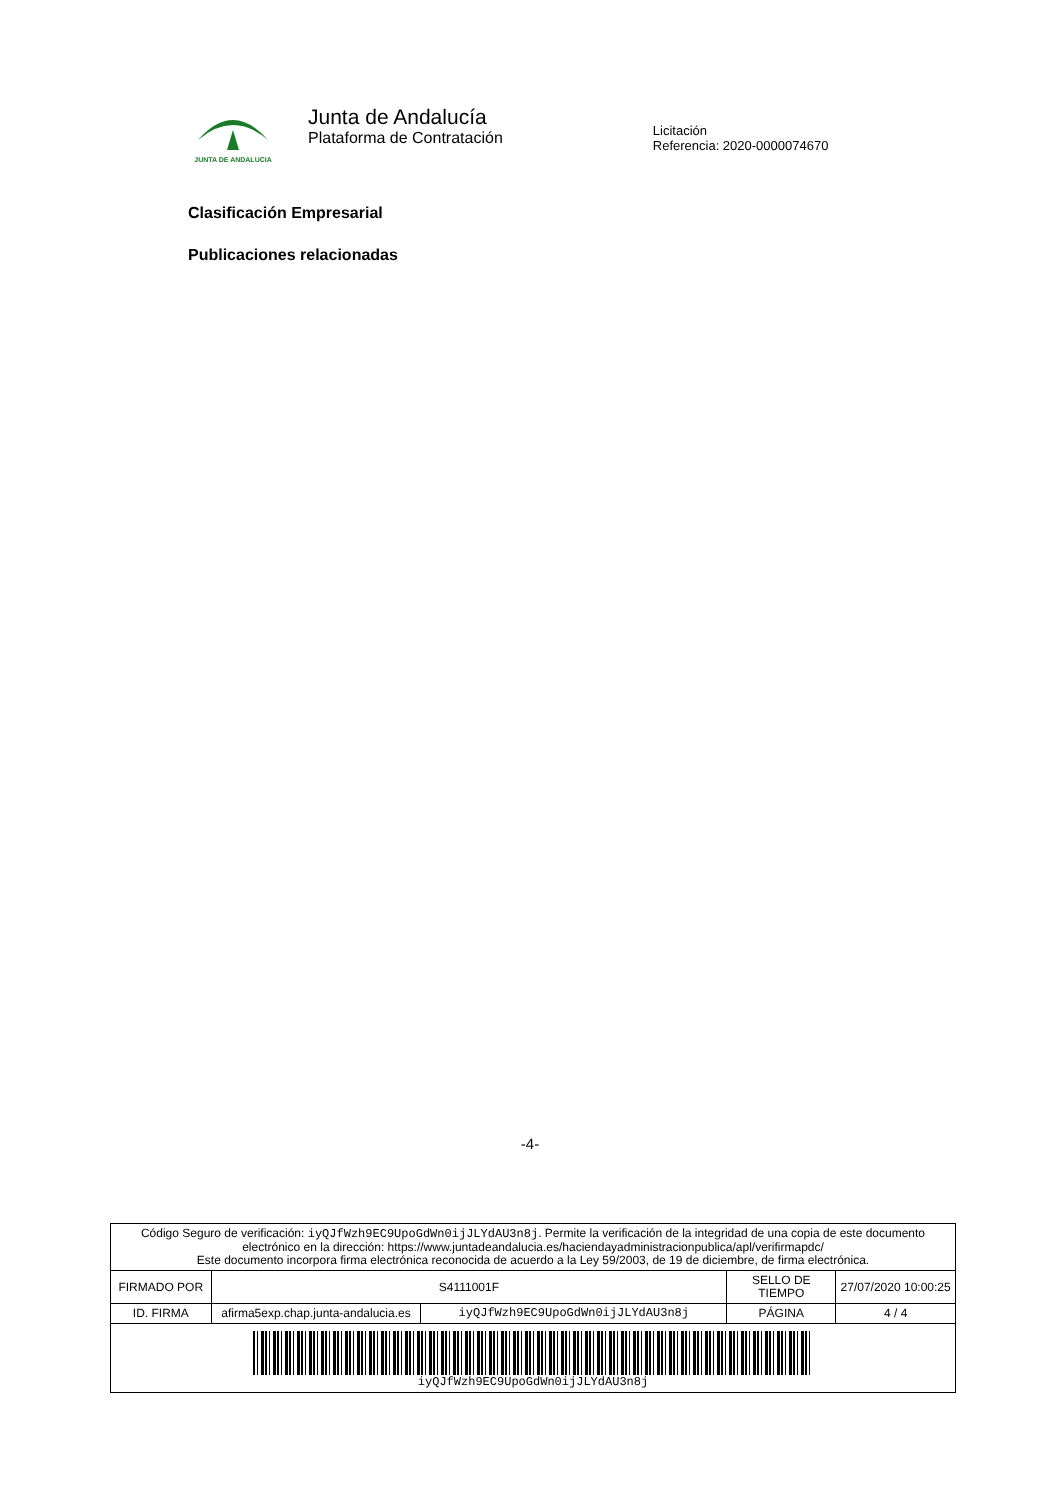JUNTA DE ANDALUCIA
Junta de Andalucía
Plataforma de Contratación
Licitación
Referencia: 2020-0000074670
Clasificación Empresarial
Publicaciones relacionadas
-4-
| Código Seguro de verificación: iyQJfWzh9EC9UpoGdWn0ijJLYdAU3n8j . Permite la verificación de la integridad de una copia de este documento electrónico en la dirección: https://www.juntadeandalucia.es/haciendayadministracionpublica/apl/verifirmapdc/ Este documento incorpora firma electrónica reconocida de acuerdo a la Ley 59/2003, de 19 de diciembre, de firma electrónica. | | | | |
| FIRMADO POR | S4111001F | | SELLO DE TIEMPO | 27/07/2020 10:00:25 |
| ID. FIRMA | afirma5exp.chap.junta-andalucia.es | iyQJfWzh9EC9UpoGdWn0ijJLYdAU3n8j | PÁGINA | 4 / 4 |
| iyQJfWzh9EC9UpoGdWn0ijJLYdAU3n8j | | | | |